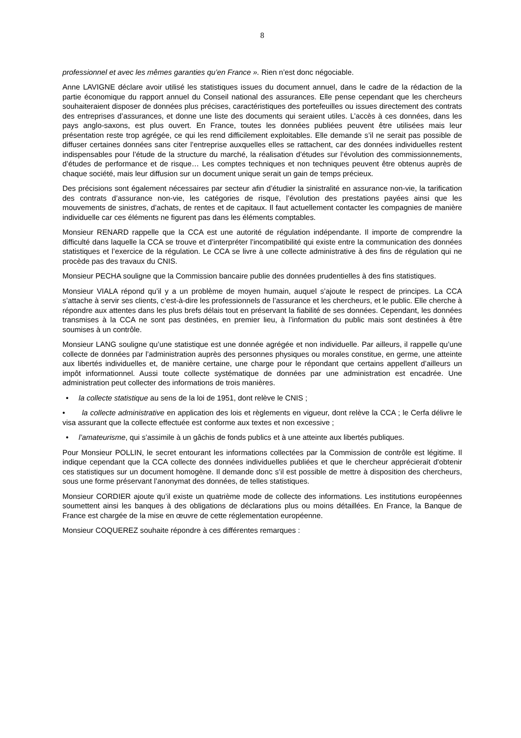8
professionnel et avec les mêmes garanties qu’en France ». Rien n’est donc négociable.
Anne LAVIGNE déclare avoir utilisé les statistiques issues du document annuel, dans le cadre de la rédaction de la partie économique du rapport annuel du Conseil national des assurances. Elle pense cependant que les chercheurs souhaiteraient disposer de données plus précises, caractéristiques des portefeuilles ou issues directement des contrats des entreprises d’assurances, et donne une liste des documents qui seraient utiles. L’accès à ces données, dans les pays anglo-saxons, est plus ouvert. En France, toutes les données publiées peuvent être utilisées mais leur présentation reste trop agrégée, ce qui les rend difficilement exploitables. Elle demande s’il ne serait pas possible de diffuser certaines données sans citer l’entreprise auxquelles elles se rattachent, car des données individuelles restent indispensables pour l’étude de la structure du marché, la réalisation d’études sur l’évolution des commissionnements, d’études de performance et de risque… Les comptes techniques et non techniques peuvent être obtenus auprès de chaque société, mais leur diffusion sur un document unique serait un gain de temps précieux.
Des précisions sont également nécessaires par secteur afin d’étudier la sinistralité en assurance non-vie, la tarification des contrats d’assurance non-vie, les catégories de risque, l’évolution des prestations payées ainsi que les mouvements de sinistres, d’achats, de rentes et de capitaux. Il faut actuellement contacter les compagnies de manière individuelle car ces éléments ne figurent pas dans les éléments comptables.
Monsieur RENARD rappelle que la CCA est une autorité de régulation indépendante. Il importe de comprendre la difficulté dans laquelle la CCA se trouve et d’interpréter l’incompatibilité qui existe entre la communication des données statistiques et l’exercice de la régulation. Le CCA se livre à une collecte administrative à des fins de régulation qui ne procède pas des travaux du CNIS.
Monsieur PECHA souligne que la Commission bancaire publie des données prudentielles à des fins statistiques.
Monsieur VIALA répond qu’il y a un problème de moyen humain, auquel s’ajoute le respect de principes. La CCA s’attache à servir ses clients, c’est-à-dire les professionnels de l’assurance et les chercheurs, et le public. Elle cherche à répondre aux attentes dans les plus brefs délais tout en préservant la fiabilité de ses données. Cependant, les données transmises à la CCA ne sont pas destinées, en premier lieu, à l’information du public mais sont destinées à être soumises à un contrôle.
Monsieur LANG souligne qu’une statistique est une donnée agrégée et non individuelle. Par ailleurs, il rappelle qu’une collecte de données par l’administration auprès des personnes physiques ou morales constitue, en germe, une atteinte aux libertés individuelles et, de manière certaine, une charge pour le répondant que certains appellent d’ailleurs un impôt informationnel. Aussi toute collecte systématique de données par une administration est encadrée. Une administration peut collecter des informations de trois manières.
• la collecte statistique au sens de la loi de 1951, dont relève le CNIS ;
• la collecte administrative en application des lois et règlements en vigueur, dont relève la CCA ; le Cerfa délivre le visa assurant que la collecte effectuée est conforme aux textes et non excessive ;
• l’amateurisme, qui s’assimile à un gâchis de fonds publics et à une atteinte aux libertés publiques.
Pour Monsieur POLLIN, le secret entourant les informations collectées par la Commission de contrôle est légitime. Il indique cependant que la CCA collecte des données individuelles publiées et que le chercheur apprécierait d'obtenir ces statistiques sur un document homogène. Il demande donc s’il est possible de mettre à disposition des chercheurs, sous une forme préservant l’anonymat des données, de telles statistiques.
Monsieur CORDIER ajoute qu’il existe un quatrième mode de collecte des informations. Les institutions européennes soumettent ainsi les banques à des obligations de déclarations plus ou moins détaillées. En France, la Banque de France est chargée de la mise en œuvre de cette réglementation européenne.
Monsieur COQUEREZ souhaite répondre à ces différentes remarques :